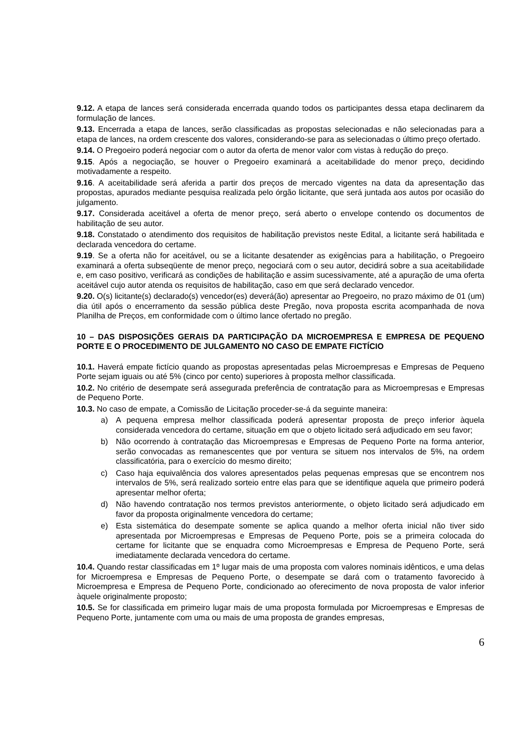9.12. A etapa de lances será considerada encerrada quando todos os participantes dessa etapa declinarem da formulação de lances.
9.13. Encerrada a etapa de lances, serão classificadas as propostas selecionadas e não selecionadas para a etapa de lances, na ordem crescente dos valores, considerando-se para as selecionadas o último preço ofertado.
9.14. O Pregoeiro poderá negociar com o autor da oferta de menor valor com vistas à redução do preço.
9.15. Após a negociação, se houver o Pregoeiro examinará a aceitabilidade do menor preço, decidindo motivadamente a respeito.
9.16. A aceitabilidade será aferida a partir dos preços de mercado vigentes na data da apresentação das propostas, apurados mediante pesquisa realizada pelo órgão licitante, que será juntada aos autos por ocasião do julgamento.
9.17. Considerada aceitável a oferta de menor preço, será aberto o envelope contendo os documentos de habilitação de seu autor.
9.18. Constatado o atendimento dos requisitos de habilitação previstos neste Edital, a licitante será habilitada e declarada vencedora do certame.
9.19. Se a oferta não for aceitável, ou se a licitante desatender as exigências para a habilitação, o Pregoeiro examinará a oferta subseqüente de menor preço, negociará com o seu autor, decidirá sobre a sua aceitabilidade e, em caso positivo, verificará as condições de habilitação e assim sucessivamente, até a apuração de uma oferta aceitável cujo autor atenda os requisitos de habilitação, caso em que será declarado vencedor.
9.20. O(s) licitante(s) declarado(s) vencedor(es) deverá(ão) apresentar ao Pregoeiro, no prazo máximo de 01 (um) dia útil após o encerramento da sessão pública deste Pregão, nova proposta escrita acompanhada de nova Planilha de Preços, em conformidade com o último lance ofertado no pregão.
10 – DAS DISPOSIÇÕES GERAIS DA PARTICIPAÇÃO DA MICROEMPRESA E EMPRESA DE PEQUENO PORTE E O PROCEDIMENTO DE JULGAMENTO NO CASO DE EMPATE FICTÍCIO
10.1. Haverá empate fictício quando as propostas apresentadas pelas Microempresas e Empresas de Pequeno Porte sejam iguais ou até 5% (cinco por cento) superiores à proposta melhor classificada.
10.2. No critério de desempate será assegurada preferência de contratação para as Microempresas e Empresas de Pequeno Porte.
10.3. No caso de empate, a Comissão de Licitação proceder-se-á da seguinte maneira:
a) A pequena empresa melhor classificada poderá apresentar proposta de preço inferior àquela considerada vencedora do certame, situação em que o objeto licitado será adjudicado em seu favor;
b) Não ocorrendo à contratação das Microempresas e Empresas de Pequeno Porte na forma anterior, serão convocadas as remanescentes que por ventura se situem nos intervalos de 5%, na ordem classificatória, para o exercício do mesmo direito;
c) Caso haja equivalência dos valores apresentados pelas pequenas empresas que se encontrem nos intervalos de 5%, será realizado sorteio entre elas para que se identifique aquela que primeiro poderá apresentar melhor oferta;
d) Não havendo contratação nos termos previstos anteriormente, o objeto licitado será adjudicado em favor da proposta originalmente vencedora do certame;
e) Esta sistemática do desempate somente se aplica quando a melhor oferta inicial não tiver sido apresentada por Microempresas e Empresas de Pequeno Porte, pois se a primeira colocada do certame for licitante que se enquadra como Microempresas e Empresa de Pequeno Porte, será imediatamente declarada vencedora do certame.
10.4. Quando restar classificadas em 1º lugar mais de uma proposta com valores nominais idênticos, e uma delas for Microempresa e Empresas de Pequeno Porte, o desempate se dará com o tratamento favorecido à Microempresa e Empresa de Pequeno Porte, condicionado ao oferecimento de nova proposta de valor inferior àquele originalmente proposto;
10.5. Se for classificada em primeiro lugar mais de uma proposta formulada por Microempresas e Empresas de Pequeno Porte, juntamente com uma ou mais de uma proposta de grandes empresas,
6